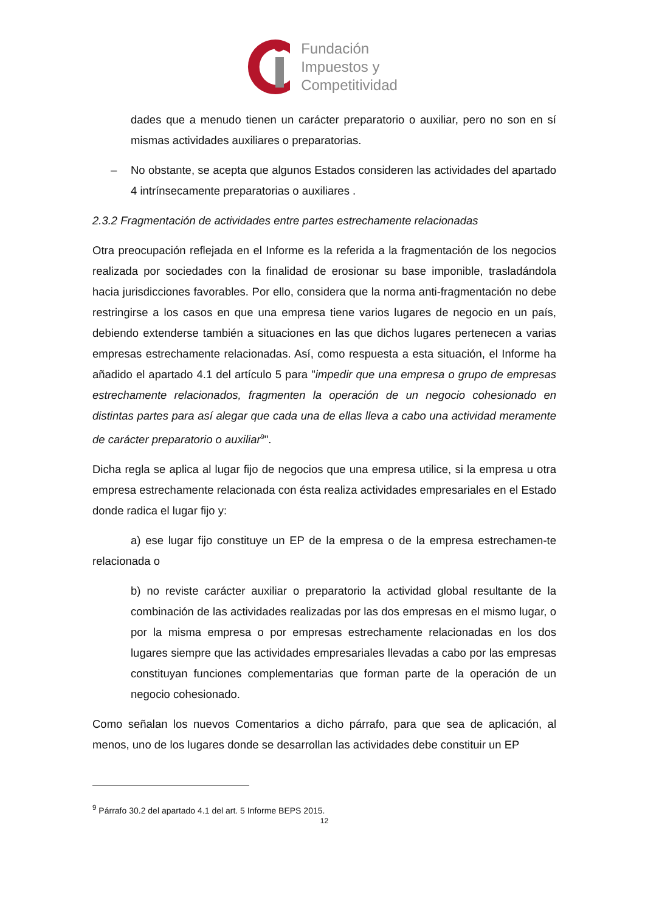Fundación
Impuestos y
Competitividad
dades que a menudo tienen un carácter preparatorio o auxiliar, pero no son en sí mismas actividades auxiliares o preparatorias.
– No obstante, se acepta que algunos Estados consideren las actividades del apartado 4 intrínsecamente preparatorias o auxiliares .
2.3.2 Fragmentación de actividades entre partes estrechamente relacionadas
Otra preocupación reflejada en el Informe es la referida a la fragmentación de los negocios realizada por sociedades con la finalidad de erosionar su base imponible, trasladándola hacia jurisdicciones favorables. Por ello, considera que la norma anti-fragmentación no debe restringirse a los casos en que una empresa tiene varios lugares de negocio en un país, debiendo extenderse también a situaciones en las que dichos lugares pertenecen a varias empresas estrechamente relacionadas. Así, como respuesta a esta situación, el Informe ha añadido el apartado 4.1 del artículo 5 para "impedir que una empresa o grupo de empresas estrechamente relacionados, fragmenten la operación de un negocio cohesionado en distintas partes para así alegar que cada una de ellas lleva a cabo una actividad meramente de carácter preparatorio o auxiliar<sup>9</sup>".
Dicha regla se aplica al lugar fijo de negocios que una empresa utilice, si la empresa u otra empresa estrechamente relacionada con ésta realiza actividades empresariales en el Estado donde radica el lugar fijo y:
a) ese lugar fijo constituye un EP de la empresa o de la empresa estrechamen-te relacionada o
b) no reviste carácter auxiliar o preparatorio la actividad global resultante de la combinación de las actividades realizadas por las dos empresas en el mismo lugar, o por la misma empresa o por empresas estrechamente relacionadas en los dos lugares siempre que las actividades empresariales llevadas a cabo por las empresas constituyan funciones complementarias que forman parte de la operación de un negocio cohesionado.
Como señalan los nuevos Comentarios a dicho párrafo, para que sea de aplicación, al menos, uno de los lugares donde se desarrollan las actividades debe constituir un EP
<sup>9</sup> Párrafo 30.2 del apartado 4.1 del art. 5 Informe BEPS 2015.
12